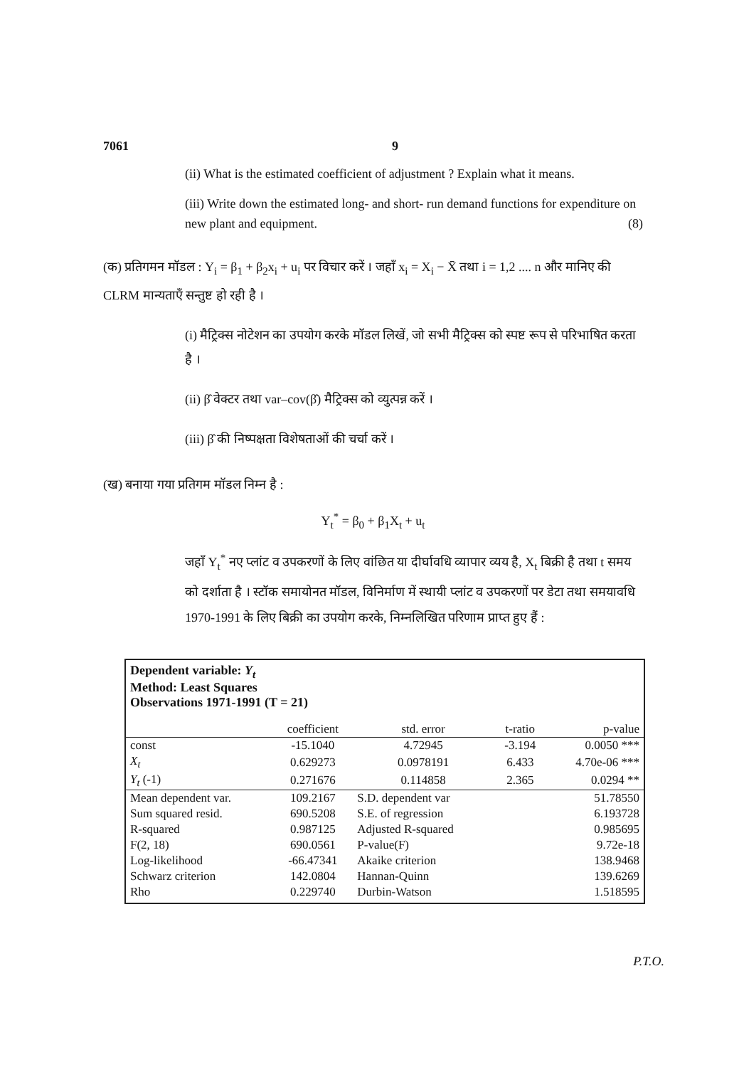7061 9
(ii) What is the estimated coefficient of adjustment ? Explain what it means.
(iii) Write down the estimated long- and short- run demand functions for expenditure on new plant and equipment. (8)
(क) प्रतिगमन मॉडल : Y<sub>i</sub> = β<sub>1</sub> + β<sub>2</sub>x<sub>i</sub> + u<sub>i</sub> पर विचार करें । जहाँ x<sub>i</sub> = X<sub>i</sub> − X̄ तथा i = 1,2 .... n और मानिए की CLRM मान्यताएँ सन्तुष्ट हो रही है ।
(i) मैट्रिक्स नोटेशन का उपयोग करके मॉडल लिखें, जो सभी मैट्रिक्स को स्पष्ट रूप से परिभाषित करता है ।
(ii) β̂ वेक्टर तथा var–cov(β̂) मैट्रिक्स को व्युत्पन्न करें ।
(iii) β̂ की निष्पक्षता विशेषताओं की चर्चा करें ।
(ख) बनाया गया प्रतिगम मॉडल निम्न है :
Y<sub>t</sub><sup>*</sup> = β<sub>0</sub> + β<sub>1</sub>X<sub>t</sub> + u<sub>t</sub>
जहाँ Y<sub>t</sub><sup>*</sup> नए प्लांट व उपकरणों के लिए वांछित या दीर्घावधि व्यापार व्यय है, X<sub>t</sub> बिक्री है तथा t समय को दर्शाता है । स्टॉक समायोनत मॉडल, विनिर्माण में स्थायी प्लांट व उपकरणों पर डेटा तथा समयावधि 1970-1991 के लिए बिक्री का उपयोग करके, निम्नलिखित परिणाम प्राप्त हुए हैं :
Dependent variable: Y<sub>t</sub>
Method: Least Squares
Observations 1971-1991 (T = 21)
| | coefficient | std. error | t-ratio | p-value |
| --- | --- | --- | --- | --- |
| const | -15.1040 | 4.72945 | -3.194 | 0.0050 *** |
| X<sub>t</sub> | 0.629273 | 0.0978191 | 6.433 | 4.70e-06 *** |
| Y<sub>t</sub> (-1) | 0.271676 | 0.114858 | 2.365 | 0.0294 ** |
| Mean dependent var. | 109.2167 | S.D. dependent var | | 51.78550 |
| Sum squared resid. | 690.5208 | S.E. of regression | | 6.193728 |
| R-squared | 0.987125 | Adjusted R-squared | | 0.985695 |
| F(2, 18) | 690.0561 | P-value(F) | | 9.72e-18 |
| Log-likelihood | -66.47341 | Akaike criterion | | 138.9468 |
| Schwarz criterion | 142.0804 | Hannan-Quinn | | 139.6269 |
| Rho | 0.229740 | Durbin-Watson | | 1.518595 |
P.T.O.